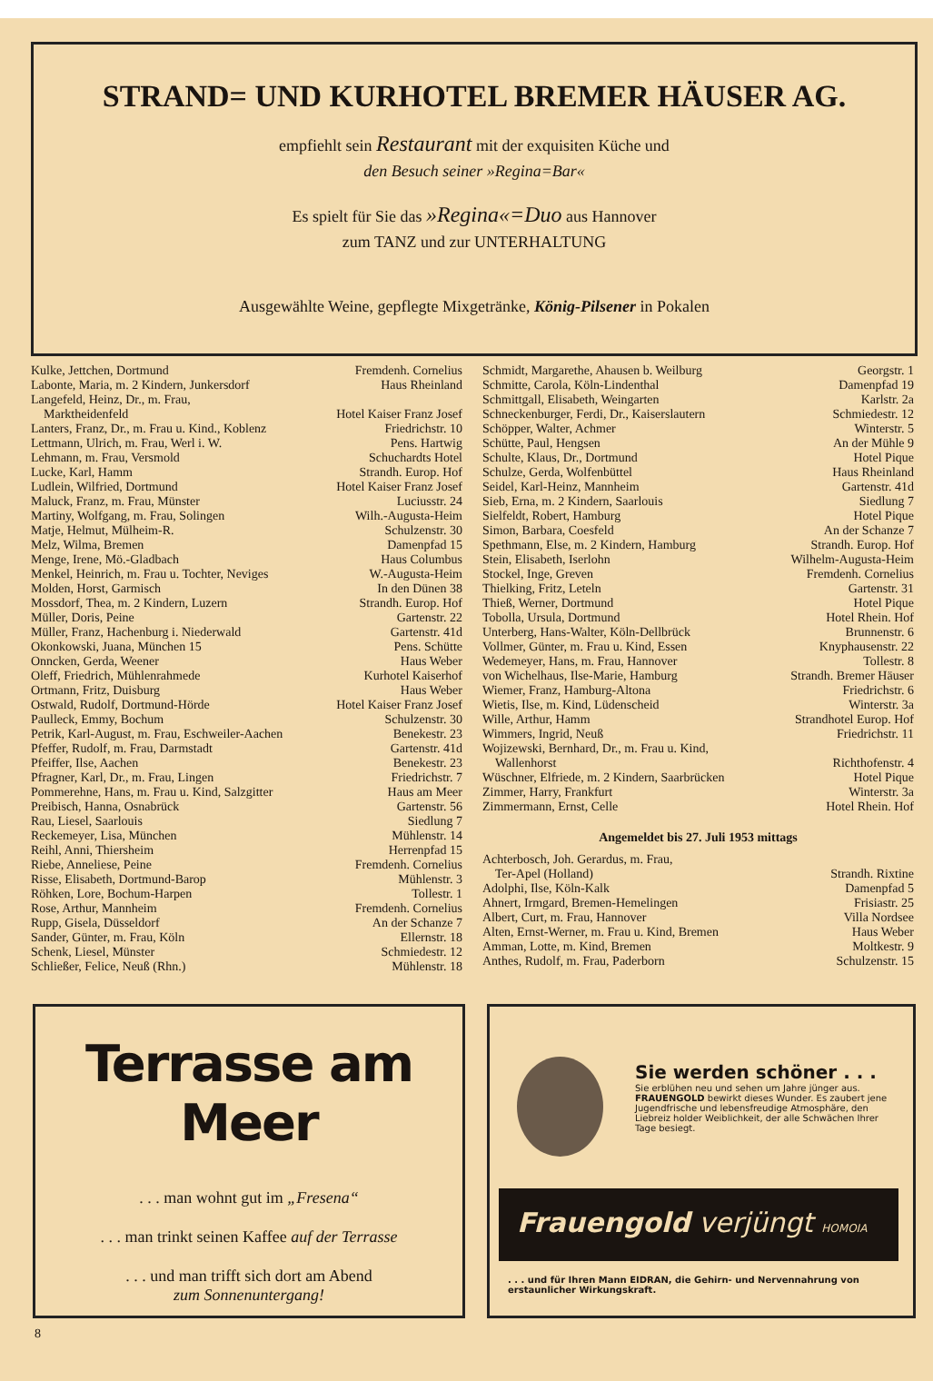STRAND= UND KURHOTEL BREMER HÄUSER AG.
empfiehlt sein Restaurant mit der exquisiten Küche und
den Besuch seiner »Regina=Bar«
Es spielt für Sie das »Regina«=Duo aus Hannover
zum TANZ und zur UNTERHALTUNG
Ausgewählte Weine, gepflegte Mixgetränke, König-Pilsener in Pokalen
| Kulke, Jettchen, Dortmund | Fremdenh. Cornelius |
| Labonte, Maria, m. 2 Kindern, Junkersdorf | Haus Rheinland |
| Langefeld, Heinz, Dr., m. Frau, Marktheidenfeld | Hotel Kaiser Franz Josef |
| Lanters, Franz, Dr., m. Frau u. Kind., Koblenz | Friedrichstr. 10 |
| Lettmann, Ulrich, m. Frau, Werl i. W. | Pens. Hartwig |
| Lehmann, m. Frau, Versmold | Schuchardts Hotel |
| Lucke, Karl, Hamm | Strandh. Europ. Hof |
| Ludlein, Wilfried, Dortmund | Hotel Kaiser Franz Josef |
| Maluck, Franz, m. Frau, Münster | Luciusstr. 24 |
| Martiny, Wolfgang, m. Frau, Solingen | Wilh.-Augusta-Heim |
| Matje, Helmut, Mülheim-R. | Schulzenstr. 30 |
| Melz, Wilma, Bremen | Damenpfad 15 |
| Menge, Irene, Mö.-Gladbach | Haus Columbus |
| Menkel, Heinrich, m. Frau u. Tochter, Neviges | W.-Augusta-Heim |
| Molden, Horst, Garmisch | In den Dünen 38 |
| Mossdorf, Thea, m. 2 Kindern, Luzern | Strandh. Europ. Hof |
| Müller, Doris, Peine | Gartenstr. 22 |
| Müller, Franz, Hachenburg i. Niederwald | Gartenstr. 41d |
| Okonkowski, Juana, München 15 | Pens. Schütte |
| Onncken, Gerda, Weener | Haus Weber |
| Oleff, Friedrich, Mühlenrahmede | Kurhotel Kaiserhof |
| Ortmann, Fritz, Duisburg | Haus Weber |
| Ostwald, Rudolf, Dortmund-Hörde | Hotel Kaiser Franz Josef |
| Paulleck, Emmy, Bochum | Schulzenstr. 30 |
| Petrik, Karl-August, m. Frau, Eschweiler-Aachen | Benekestr. 23 |
| Pfeffer, Rudolf, m. Frau, Darmstadt | Gartenstr. 41d |
| Pfeiffer, Ilse, Aachen | Benekestr. 23 |
| Pfragner, Karl, Dr., m. Frau, Lingen | Friedrichstr. 7 |
| Pommerehne, Hans, m. Frau u. Kind, Salzgitter | Haus am Meer |
| Preibisch, Hanna, Osnabrück | Gartenstr. 56 |
| Rau, Liesel, Saarlouis | Siedlung 7 |
| Reckemeyer, Lisa, München | Mühlenstr. 14 |
| Reihl, Anni, Thiersheim | Herrenpfad 15 |
| Riebe, Anneliese, Peine | Fremdenh. Cornelius |
| Risse, Elisabeth, Dortmund-Barop | Mühlenstr. 3 |
| Röhken, Lore, Bochum-Harpen | Tollestr. 1 |
| Rose, Arthur, Mannheim | Fremdenh. Cornelius |
| Rupp, Gisela, Düsseldorf | An der Schanze 7 |
| Sander, Günter, m. Frau, Köln | Ellernstr. 18 |
| Schenk, Liesel, Münster | Schmiedestr. 12 |
| Schließer, Felice, Neuß (Rhn.) | Mühlenstr. 18 |
| Schmidt, Margarethe, Ahausen b. Weilburg | Georgstr. 1 |
| Schmitte, Carola, Köln-Lindenthal | Damenpfad 19 |
| Schmittgall, Elisabeth, Weingarten | Karlstr. 2a |
| Schneckenburger, Ferdi, Dr., Kaiserslautern | Schmiedestr. 12 |
| Schöpper, Walter, Achmer | Winterstr. 5 |
| Schütte, Paul, Hengsen | An der Mühle 9 |
| Schulte, Klaus, Dr., Dortmund | Hotel Pique |
| Schulze, Gerda, Wolfenbüttel | Haus Rheinland |
| Seidel, Karl-Heinz, Mannheim | Gartenstr. 41d |
| Sieb, Erna, m. 2 Kindern, Saarlouis | Siedlung 7 |
| Sielfeldt, Robert, Hamburg | Hotel Pique |
| Simon, Barbara, Coesfeld | An der Schanze 7 |
| Spethmann, Else, m. 2 Kindern, Hamburg | Strandh. Europ. Hof |
| Stein, Elisabeth, Iserlohn | Wilhelm-Augusta-Heim |
| Stockel, Inge, Greven | Fremdenh. Cornelius |
| Thielking, Fritz, Leteln | Gartenstr. 31 |
| Thieß, Werner, Dortmund | Hotel Pique |
| Tobolla, Ursula, Dortmund | Hotel Rhein. Hof |
| Unterberg, Hans-Walter, Köln-Dellbrück | Brunnenstr. 6 |
| Vollmer, Günter, m. Frau u. Kind, Essen | Knyphausenstr. 22 |
| Wedemeyer, Hans, m. Frau, Hannover | Tollestr. 8 |
| von Wichelhaus, Ilse-Marie, Hamburg | Strandh. Bremer Häuser |
| Wiemer, Franz, Hamburg-Altona | Friedrichstr. 6 |
| Wietis, Ilse, m. Kind, Lüdenscheid | Winterstr. 3a |
| Wille, Arthur, Hamm | Strandhotel Europ. Hof |
| Wimmers, Ingrid, Neuß | Friedrichstr. 11 |
| Wojizewski, Bernhard, Dr., m. Frau u. Kind, Wallenhorst | Richthofenstr. 4 |
| Wüschner, Elfriede, m. 2 Kindern, Saarbrücken | Hotel Pique |
| Zimmer, Harry, Frankfurt | Winterstr. 3a |
| Zimmermann, Ernst, Celle | Hotel Rhein. Hof |
Angemeldet bis 27. Juli 1953 mittags
| Achterbosch, Joh. Gerardus, m. Frau, Ter-Apel (Holland) | Strandh. Rixtine |
| Adolphi, Ilse, Köln-Kalk | Damenpfad 5 |
| Ahnert, Irmgard, Bremen-Hemelingen | Frisiastr. 25 |
| Albert, Curt, m. Frau, Hannover | Villa Nordsee |
| Alten, Ernst-Werner, m. Frau u. Kind, Bremen | Haus Weber |
| Amman, Lotte, m. Kind, Bremen | Moltkestr. 9 |
| Anthes, Rudolf, m. Frau, Paderborn | Schulzenstr. 15 |
Terrasse am Meer
. . . man wohnt gut im „Fresena“
. . . man trinkt seinen Kaffee auf der Terrasse
. . . und man trifft sich dort am Abend
zum Sonnenuntergang!
Sie werden schöner . . .
Sie erblühen neu und sehen um Jahre jünger aus. FRAUENGOLD bewirkt dieses Wunder. Es zaubert jene Jugendfrische und lebensfreudige Atmosphäre, den Liebreiz holder Weiblichkeit, der alle Schwächen Ihrer Tage besiegt.
Frauengold verjüngt HOMOIA
. . . und für Ihren Mann EIDRAN, die Gehirn- und Nervennahrung von erstaunlicher Wirkungskraft.
8